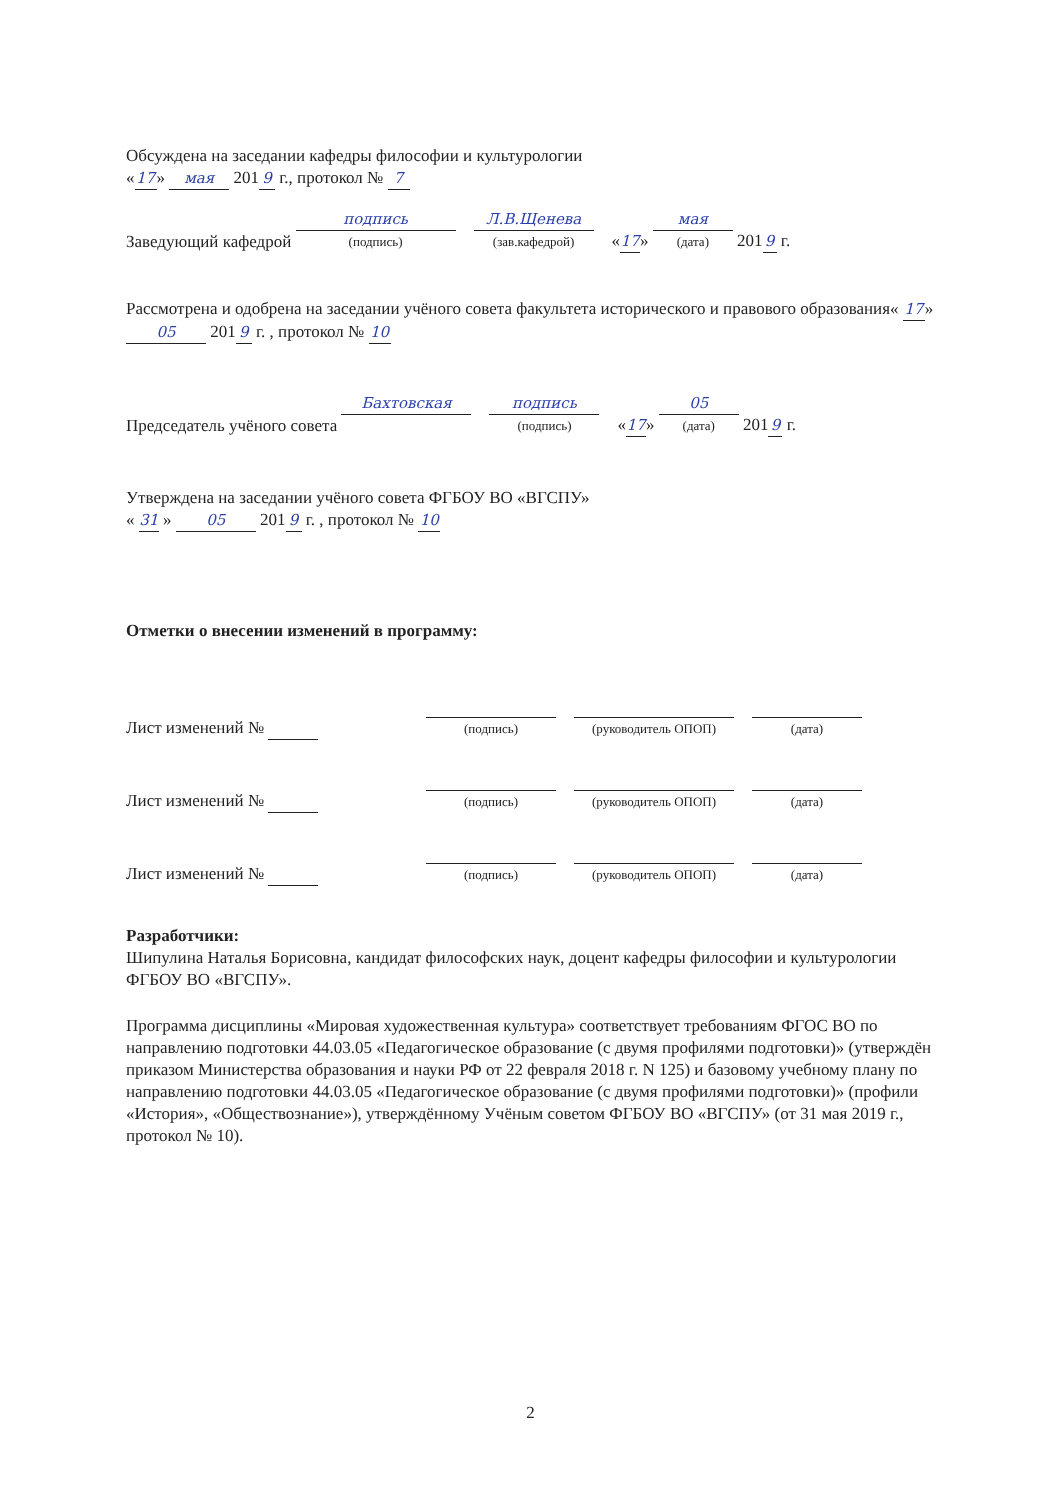Обсуждена на заседании кафедры философии и культурологии
« 17 » мая 201 9 г., протокол № 7
Заведующий кафедрой
подпись
(подпись)
Л.В.Щенева
(зав.кафедрой)
« 17 »
мая
(дата)
201 9 г.
Рассмотрена и одобрена на заседании учёного совета факультета исторического и правового образования« 17 » 05 201 9 г. , протокол № 10
Председатель учёного совета
Бахтовская
подпись
(подпись)
« 17 »
05
(дата)
201 9 г.
Утверждена на заседании учёного совета ФГБОУ ВО «ВГСПУ»
« 31 » 05 201 9 г. , протокол № 10
Отметки о внесении изменений в программу:
Лист изменений №
(подпись)
(руководитель ОПОП)
(дата)
Лист изменений №
(подпись)
(руководитель ОПОП)
(дата)
Лист изменений №
(подпись)
(руководитель ОПОП)
(дата)
Разработчики:
Шипулина Наталья Борисовна, кандидат философских наук, доцент кафедры философии и культурологии ФГБОУ ВО «ВГСПУ».
Программа дисциплины «Мировая художественная культура» соответствует требованиям ФГОС ВО по направлению подготовки 44.03.05 «Педагогическое образование (с двумя профилями подготовки)» (утверждён приказом Министерства образования и науки РФ от 22 февраля 2018 г. N 125) и базовому учебному плану по направлению подготовки 44.03.05 «Педагогическое образование (с двумя профилями подготовки)» (профили «История», «Обществознание»), утверждённому Учёным советом ФГБОУ ВО «ВГСПУ» (от 31 мая 2019 г., протокол № 10).
2